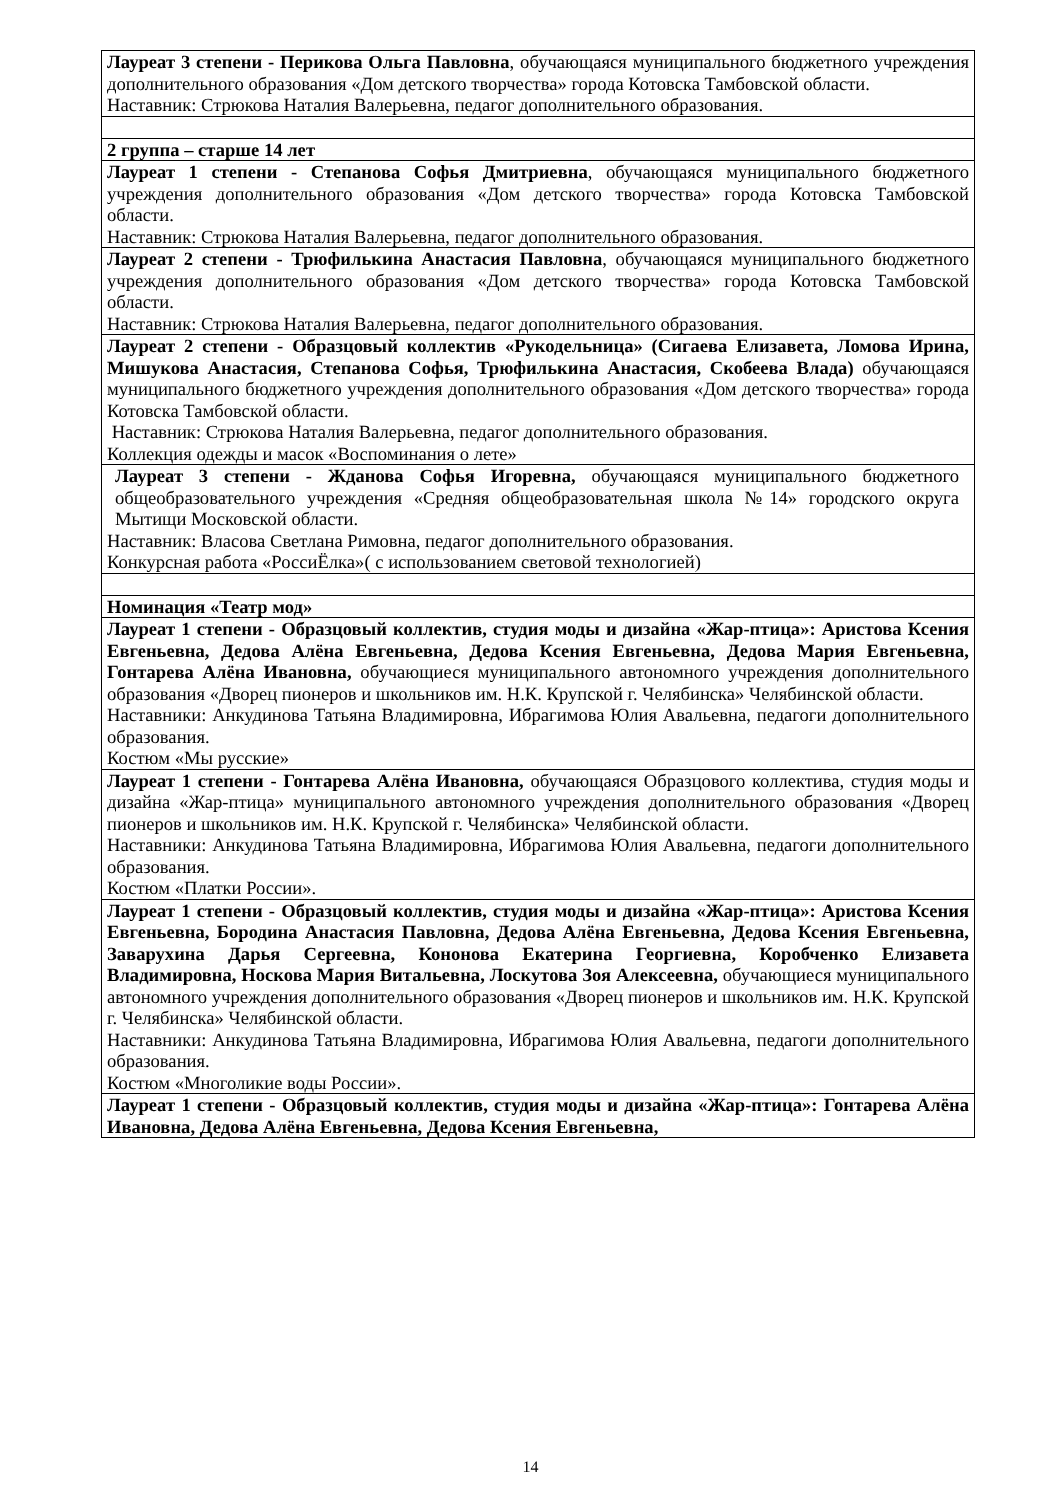| Лауреат 3 степени - Перикова Ольга Павловна , обучающаяся муниципального бюджетного учреждения дополнительного образования «Дом детского творчества» города Котовска Тамбовской области. Наставник: Стрюкова Наталия Валерьевна, педагог дополнительного образования. |
| 2 группа – старше 14 лет |
| Лауреат 1 степени - Степанова Софья Дмитриевна , обучающаяся муниципального бюджетного учреждения дополнительного образования «Дом детского творчества» города Котовска Тамбовской области. Наставник: Стрюкова Наталия Валерьевна, педагог дополнительного образования. |
| Лауреат 2 степени - Трюфилькина Анастасия Павловна , обучающаяся муниципального бюджетного учреждения дополнительного образования «Дом детского творчества» города Котовска Тамбовской области. Наставник: Стрюкова Наталия Валерьевна, педагог дополнительного образования. |
| Лауреат 2 степени - Образцовый коллектив «Рукодельница» (Сигаева Елизавета, Ломова Ирина, Мишукова Анастасия, Степанова Софья, Трюфилькина Анастасия, Скобеева Влада) обучающаяся муниципального бюджетного учреждения дополнительного образования «Дом детского творчества» города Котовска Тамбовской области. Наставник: Стрюкова Наталия Валерьевна, педагог дополнительного образования. Коллекция одежды и масок «Воспоминания о лете» |
| Лауреат 3 степени - Жданова Софья Игоревна, обучающаяся муниципального бюджетного общеобразовательного учреждения «Средняя общеобразовательная школа №14» городского округа Мытищи Московской области. Наставник: Власова Светлана Римовна, педагог дополнительного образования. Конкурсная работа «РоссиЁлка»( с использованием световой технологией) |
| Номинация «Театр мод» |
| Лауреат 1 степени - Образцовый коллектив, студия моды и дизайна «Жар-птица»: Аристова Ксения Евгеньевна, Дедова Алёна Евгеньевна, Дедова Ксения Евгеньевна, Дедова Мария Евгеньевна, Гонтарева Алёна Ивановна, обучающиеся муниципального автономного учреждения дополнительного образования «Дворец пионеров и школьников им. Н.К. Крупской г. Челябинска» Челябинской области. Наставники: Анкудинова Татьяна Владимировна, Ибрагимова Юлия Авальевна, педагоги дополнительного образования. Костюм «Мы русские» |
| Лауреат 1 степени - Гонтарева Алёна Ивановна, обучающаяся Образцового коллектива, студия моды и дизайна «Жар-птица» муниципального автономного учреждения дополнительного образования «Дворец пионеров и школьников им. Н.К. Крупской г. Челябинска» Челябинской области. Наставники: Анкудинова Татьяна Владимировна, Ибрагимова Юлия Авальевна, педагоги дополнительного образования. Костюм «Платки России». |
| Лауреат 1 степени - Образцовый коллектив, студия моды и дизайна «Жар-птица»: Аристова Ксения Евгеньевна, Бородина Анастасия Павловна, Дедова Алёна Евгеньевна, Дедова Ксения Евгеньевна, Заварухина Дарья Сергеевна, Кононова Екатерина Георгиевна, Коробченко Елизавета Владимировна, Носкова Мария Витальевна, Лоскутова Зоя Алексеевна, обучающиеся муниципального автономного учреждения дополнительного образования «Дворец пионеров и школьников им. Н.К. Крупской г. Челябинска» Челябинской области. Наставники: Анкудинова Татьяна Владимировна, Ибрагимова Юлия Авальевна, педагоги дополнительного образования. Костюм «Многоликие воды России». |
| Лауреат 1 степени - Образцовый коллектив, студия моды и дизайна «Жар-птица»: Гонтарева Алёна Ивановна, Дедова Алёна Евгеньевна, Дедова Ксения Евгеньевна, |
14